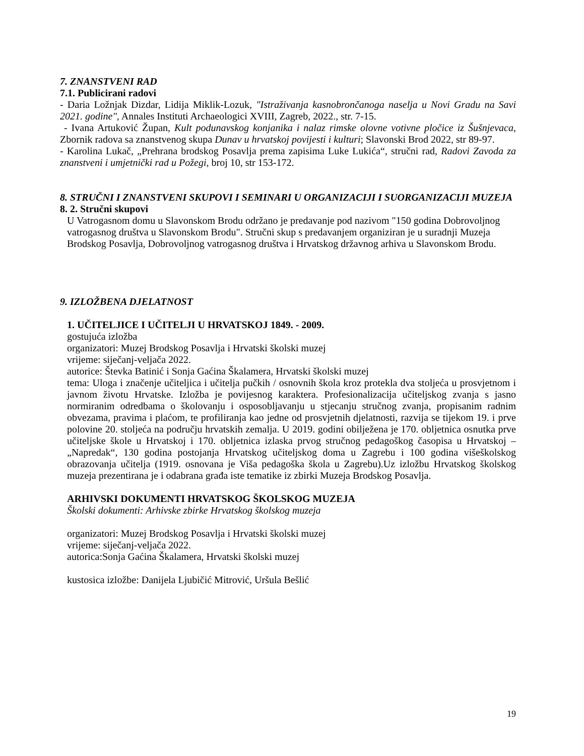7. ZNANSTVENI RAD
7.1. Publicirani radovi
- Daria Ložnjak Dizdar, Lidija Miklik-Lozuk, "Istraživanja kasnobrončanoga naselja u Novi Gradu na Savi 2021. godine", Annales Instituti Archaeologici XVIII, Zagreb, 2022., str. 7-15.
- Ivana Artuković Župan, Kult podunavskog konjanika i nalaz rimske olovne votivne pločice iz Šušnjevaca, Zbornik radova sa znanstvenog skupa Dunav u hrvatskoj povijesti i kulturi; Slavonski Brod 2022, str 89-97.
- Karolina Lukač, „Prehrana brodskog Posavlja prema zapisima Luke Lukića“, stručni rad, Radovi Zavoda za znanstveni i umjetnički rad u Požegi, broj 10, str 153-172.
8. STRUČNI I ZNANSTVENI SKUPOVI I SEMINARI U ORGANIZACIJI I SUORGANIZACIJI MUZEJA
8. 2. Stručni skupovi
U Vatrogasnom domu u Slavonskom Brodu održano je predavanje pod nazivom "150 godina Dobrovoljnog vatrogasnog društva u Slavonskom Brodu". Stručni skup s predavanjem organiziran je u suradnji Muzeja Brodskog Posavlja, Dobrovoljnog vatrogasnog društva i Hrvatskog državnog arhiva u Slavonskom Brodu.
9. IZLOŽBENA DJELATNOST
1. UČITELJICE I UČITELJI U HRVATSKOJ 1849. - 2009.
gostujuća izložba
organizatori: Muzej Brodskog Posavlja i Hrvatski školski muzej
vrijeme: siječanj-veljača 2022.
autorice: Števka Batinić i Sonja Gaćina Škalamera, Hrvatski školski muzej
tema: Uloga i značenje učiteljica i učitelja pučkih / osnovnih škola kroz protekla dva stoljeća u prosvjetnom i javnom životu Hrvatske. Izložba je povijesnog karaktera. Profesionalizacija učiteljskog zvanja s jasno normiranim odredbama o školovanju i osposobljavanju u stjecanju stručnog zvanja, propisanim radnim obvezama, pravima i plaćom, te profiliranja kao jedne od prosvjetnih djelatnosti, razvija se tijekom 19. i prve polovine 20. stoljeća na području hrvatskih zemalja. U 2019. godini obilježena je 170. obljetnica osnutka prve učiteljske škole u Hrvatskoj i 170. obljetnica izlaska prvog stručnog pedagoškog časopisa u Hrvatskoj – „Napredak“, 130 godina postojanja Hrvatskog učiteljskog doma u Zagrebu i 100 godina višeškolskog obrazovanja učitelja (1919. osnovana je Viša pedagoška škola u Zagrebu).Uz izložbu Hrvatskog školskog muzeja prezentirana je i odabrana građa iste tematike iz zbirki Muzeja Brodskog Posavlja.
ARHIVSKI DOKUMENTI HRVATSKOG ŠKOLSKOG MUZEJA
Školski dokumenti: Arhivske zbirke Hrvatskog školskog muzeja
organizatori: Muzej Brodskog Posavlja i Hrvatski školski muzej
vrijeme: siječanj-veljača 2022.
autorica:Sonja Gaćina Škalamera, Hrvatski školski muzej
kustosica izložbe: Danijela Ljubičić Mitrović, Uršula Bešlić
19